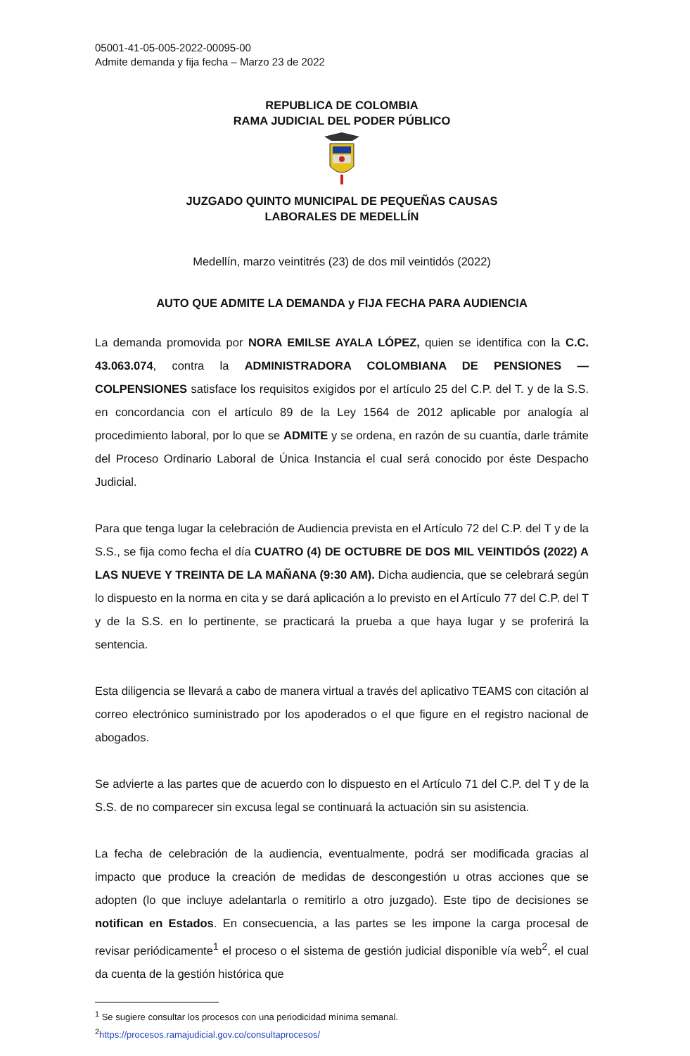05001-41-05-005-2022-00095-00
Admite demanda y fija fecha – Marzo 23 de 2022
REPUBLICA DE COLOMBIA
RAMA JUDICIAL DEL PODER PÚBLICO
JUZGADO QUINTO MUNICIPAL DE PEQUEÑAS CAUSAS
LABORALES DE MEDELLÍN
Medellín, marzo veintitrés (23) de dos mil veintidós (2022)
AUTO QUE ADMITE LA DEMANDA y FIJA FECHA PARA AUDIENCIA
La demanda promovida por NORA EMILSE AYALA LÓPEZ, quien se identifica con la C.C. 43.063.074, contra la ADMINISTRADORA COLOMBIANA DE PENSIONES —COLPENSIONES satisface los requisitos exigidos por el artículo 25 del C.P. del T. y de la S.S. en concordancia con el artículo 89 de la Ley 1564 de 2012 aplicable por analogía al procedimiento laboral, por lo que se ADMITE y se ordena, en razón de su cuantía, darle trámite del Proceso Ordinario Laboral de Única Instancia el cual será conocido por éste Despacho Judicial.
Para que tenga lugar la celebración de Audiencia prevista en el Artículo 72 del C.P. del T y de la S.S., se fija como fecha el día CUATRO (4) DE OCTUBRE DE DOS MIL VEINTIDÓS (2022) A LAS NUEVE Y TREINTA DE LA MAÑANA (9:30 AM). Dicha audiencia, que se celebrará según lo dispuesto en la norma en cita y se dará aplicación a lo previsto en el Artículo 77 del C.P. del T y de la S.S. en lo pertinente, se practicará la prueba a que haya lugar y se proferirá la sentencia.
Esta diligencia se llevará a cabo de manera virtual a través del aplicativo TEAMS con citación al correo electrónico suministrado por los apoderados o el que figure en el registro nacional de abogados.
Se advierte a las partes que de acuerdo con lo dispuesto en el Artículo 71 del C.P. del T y de la S.S. de no comparecer sin excusa legal se continuará la actuación sin su asistencia.
La fecha de celebración de la audiencia, eventualmente, podrá ser modificada gracias al impacto que produce la creación de medidas de descongestión u otras acciones que se adopten (lo que incluye adelantarla o remitirlo a otro juzgado). Este tipo de decisiones se notifican en Estados. En consecuencia, a las partes se les impone la carga procesal de revisar periódicamente<sup>1</sup> el proceso o el sistema de gestión judicial disponible vía web<sup>2</sup>, el cual da cuenta de la gestión histórica que
<sup>1</sup> Se sugiere consultar los procesos con una periodicidad mínima semanal.
<sup>2</sup> https://procesos.ramajudicial.gov.co/consultaprocesos/